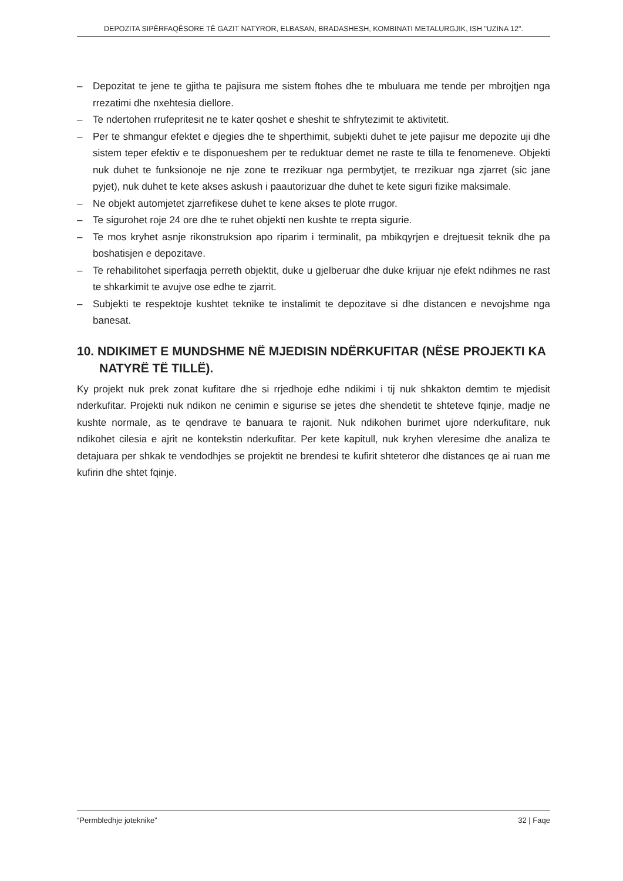DEPOZITA SIPËRFAQËSORE TË GAZIT NATYROR, ELBASAN, BRADASHESH, KOMBINATI METALURGJIK, ISH "UZINA 12".
– Depozitat te jene te gjitha te pajisura me sistem ftohes dhe te mbuluara me tende per mbrojtjen nga rrezatimi dhe nxehtesia diellore.
– Te ndertohen rrufepritesit ne te kater qoshet e sheshit te shfrytezimit te aktivitetit.
– Per te shmangur efektet e djegies dhe te shperthimit, subjekti duhet te jete pajisur me depozite uji dhe sistem teper efektiv e te disponueshem per te reduktuar demet ne raste te tilla te fenomeneve. Objekti nuk duhet te funksionoje ne nje zone te rrezikuar nga permbytjet, te rrezikuar nga zjarret (sic jane pyjet), nuk duhet te kete akses askush i paautorizuar dhe duhet te kete siguri fizike maksimale.
– Ne objekt automjetet zjarrefikese duhet te kene akses te plote rrugor.
– Te sigurohet roje 24 ore dhe te ruhet objekti nen kushte te rrepta sigurie.
– Te mos kryhet asnje rikonstruksion apo riparim i terminalit, pa mbikqyrjen e drejtuesit teknik dhe pa boshatisjen e depozitave.
– Te rehabilitohet siperfaqja perreth objektit, duke u gjelberuar dhe duke krijuar nje efekt ndihmes ne rast te shkarkimit te avujve ose edhe te zjarrit.
– Subjekti te respektoje kushtet teknike te instalimit te depozitave si dhe distancen e nevojshme nga banesat.
10. NDIKIMET E MUNDSHME NË MJEDISIN NDËRKUFITAR (NËSE PROJEKTI KA NATYRË TË TILLË).
Ky projekt nuk prek zonat kufitare dhe si rrjedhoje edhe ndikimi i tij nuk shkakton demtim te mjedisit nderkufitar. Projekti nuk ndikon ne cenimin e sigurise se jetes dhe shendetit te shteteve fqinje, madje ne kushte normale, as te qendrave te banuara te rajonit. Nuk ndikohen burimet ujore nderkufitare, nuk ndikohet cilesia e ajrit ne kontekstin nderkufitar. Per kete kapitull, nuk kryhen vleresime dhe analiza te detajuara per shkak te vendodhjes se projektit ne brendesi te kufirit shteteror dhe distances qe ai ruan me kufirin dhe shtet fqinje.
“Permbledhje joteknike” 32 | Faqe